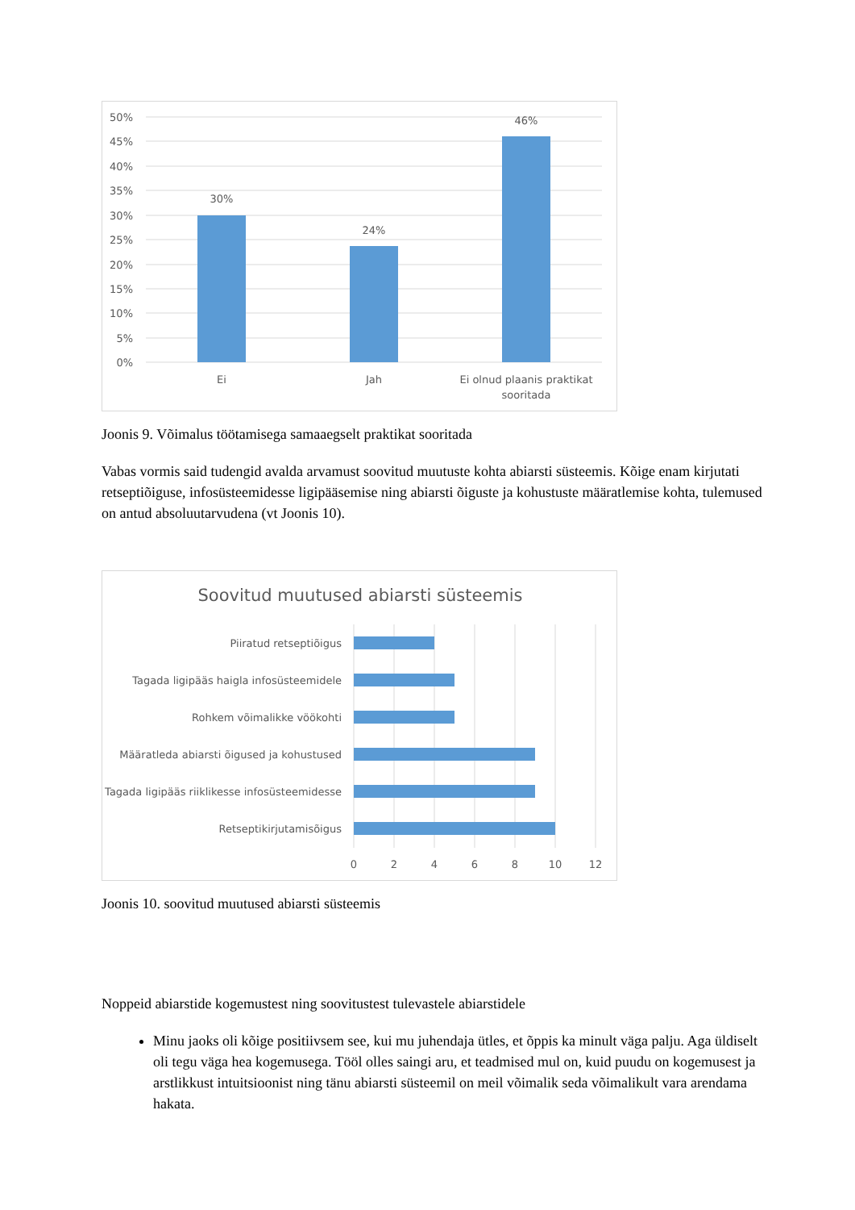50%
45%
40%
35%
30%
25%
20%
15%
10%
5%
0%
30%
24%
46%
Ei
Jah
Ei olnud plaanis praktikat
sooritada
Joonis 9. Võimalus töötamisega samaaegselt praktikat sooritada
Vabas vormis said tudengid avalda arvamust soovitud muutuste kohta abiarsti süsteemis. Kõige enam kirjutati retseptiõiguse, infosüsteemidesse ligipääsemise ning abiarsti õiguste ja kohustuste määratlemise kohta, tulemused on antud absoluutarvudena (vt Joonis 10).
Soovitud muutused abiarsti süsteemis
Piiratud retseptiõigus
Tagada ligipääs haigla infosüsteemidele
Rohkem võimalikke vöökohti
Määratleda abiarsti õigused ja kohustused
Tagada ligipääs riiklikesse infosüsteemidesse
Retseptikirjutamisõigus
0
2
4
6
8
10
12
Joonis 10. soovitud muutused abiarsti süsteemis
Noppeid abiarstide kogemustest ning soovitustest tulevastele abiarstidele
Minu jaoks oli kõige positiivsem see, kui mu juhendaja ütles, et õppis ka minult väga palju. Aga üldiselt oli tegu väga hea kogemusega. Tööl olles saingi aru, et teadmised mul on, kuid puudu on kogemusest ja arstlikkust intuitsioonist ning tänu abiarsti süsteemil on meil võimalik seda võimalikult vara arendama hakata.